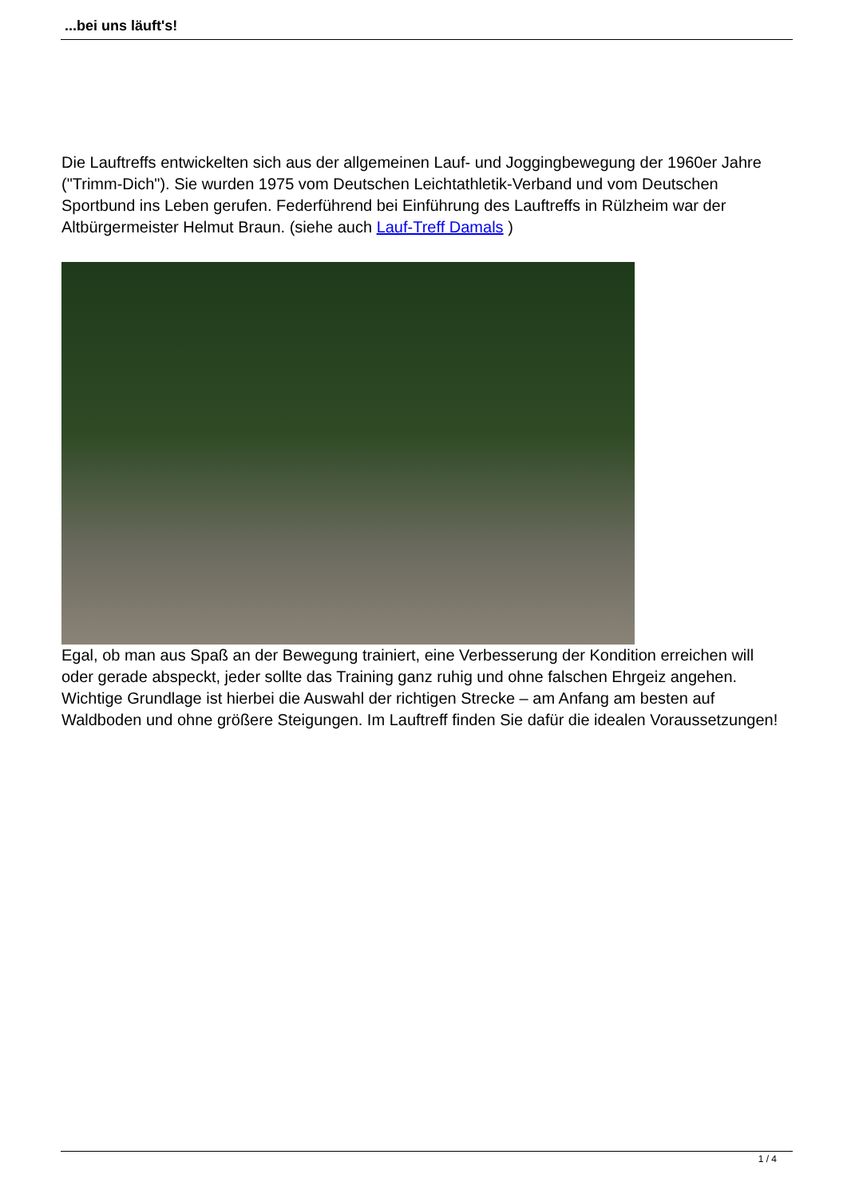...bei uns läuft's!
Die Lauftreffs entwickelten sich aus der allgemeinen Lauf- und Joggingbewegung der 1960er Jahre ("Trimm-Dich"). Sie wurden 1975 vom Deutschen Leichtathletik-Verband und vom Deutschen Sportbund ins Leben gerufen. Federführend bei Einführung des Lauftreffs in Rülzheim war der Altbürgermeister Helmut Braun. (siehe auch Lauf-Treff Damals )
Egal, ob man aus Spaß an der Bewegung trainiert, eine Verbesserung der Kondition erreichen will oder gerade abspeckt, jeder sollte das Training ganz ruhig und ohne falschen Ehrgeiz angehen. Wichtige Grundlage ist hierbei die Auswahl der richtigen Strecke – am Anfang am besten auf Waldboden und ohne größere Steigungen. Im Lauftreff finden Sie dafür die idealen Voraussetzungen!
1 / 4